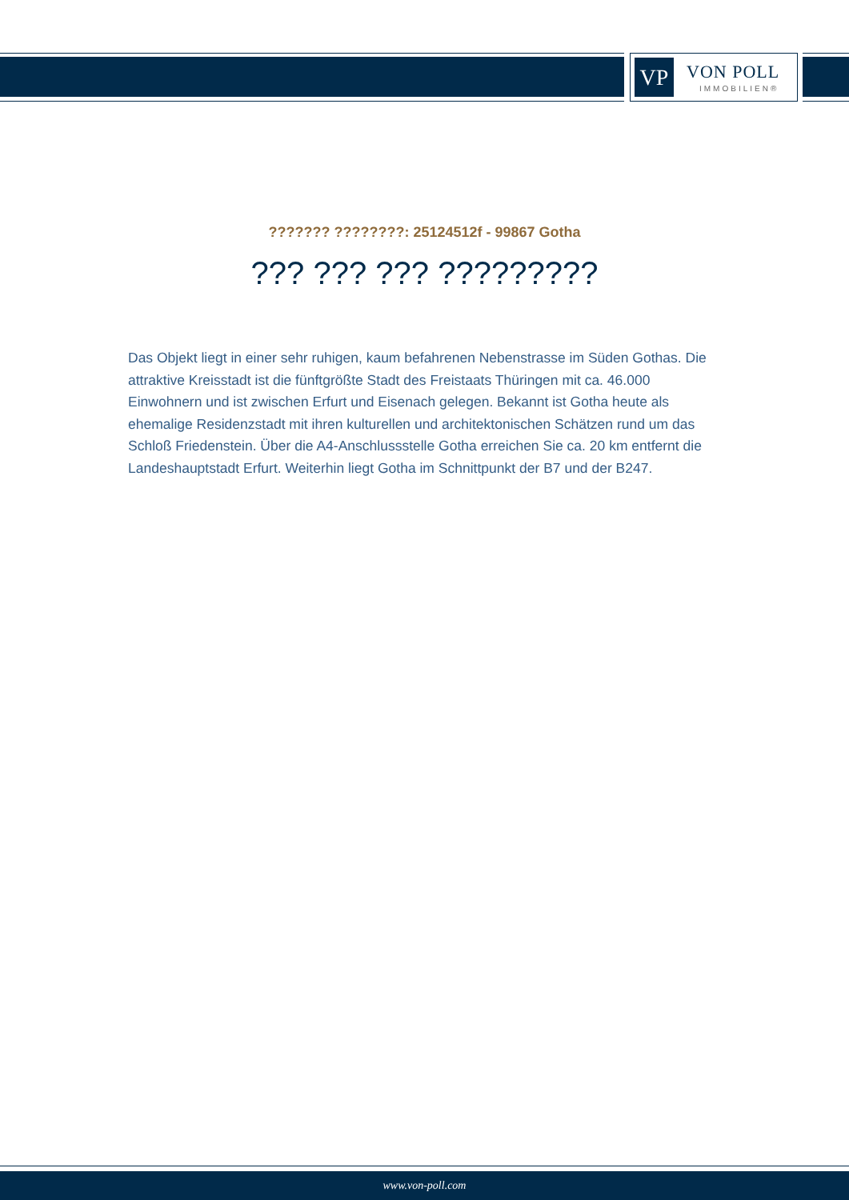VP VON POLL
IMMOBILIEN®
??????? ????????: 25124512f - 99867 Gotha
??? ??? ??? ?????????
Das Objekt liegt in einer sehr ruhigen, kaum befahrenen Nebenstrasse im Süden Gothas. Die attraktive Kreisstadt ist die fünftgrößte Stadt des Freistaats Thüringen mit ca. 46.000 Einwohnern und ist zwischen Erfurt und Eisenach gelegen. Bekannt ist Gotha heute als ehemalige Residenzstadt mit ihren kulturellen und architektonischen Schätzen rund um das Schloß Friedenstein. Über die A4-Anschlussstelle Gotha erreichen Sie ca. 20 km entfernt die Landeshauptstadt Erfurt. Weiterhin liegt Gotha im Schnittpunkt der B7 und der B247.
www.von-poll.com